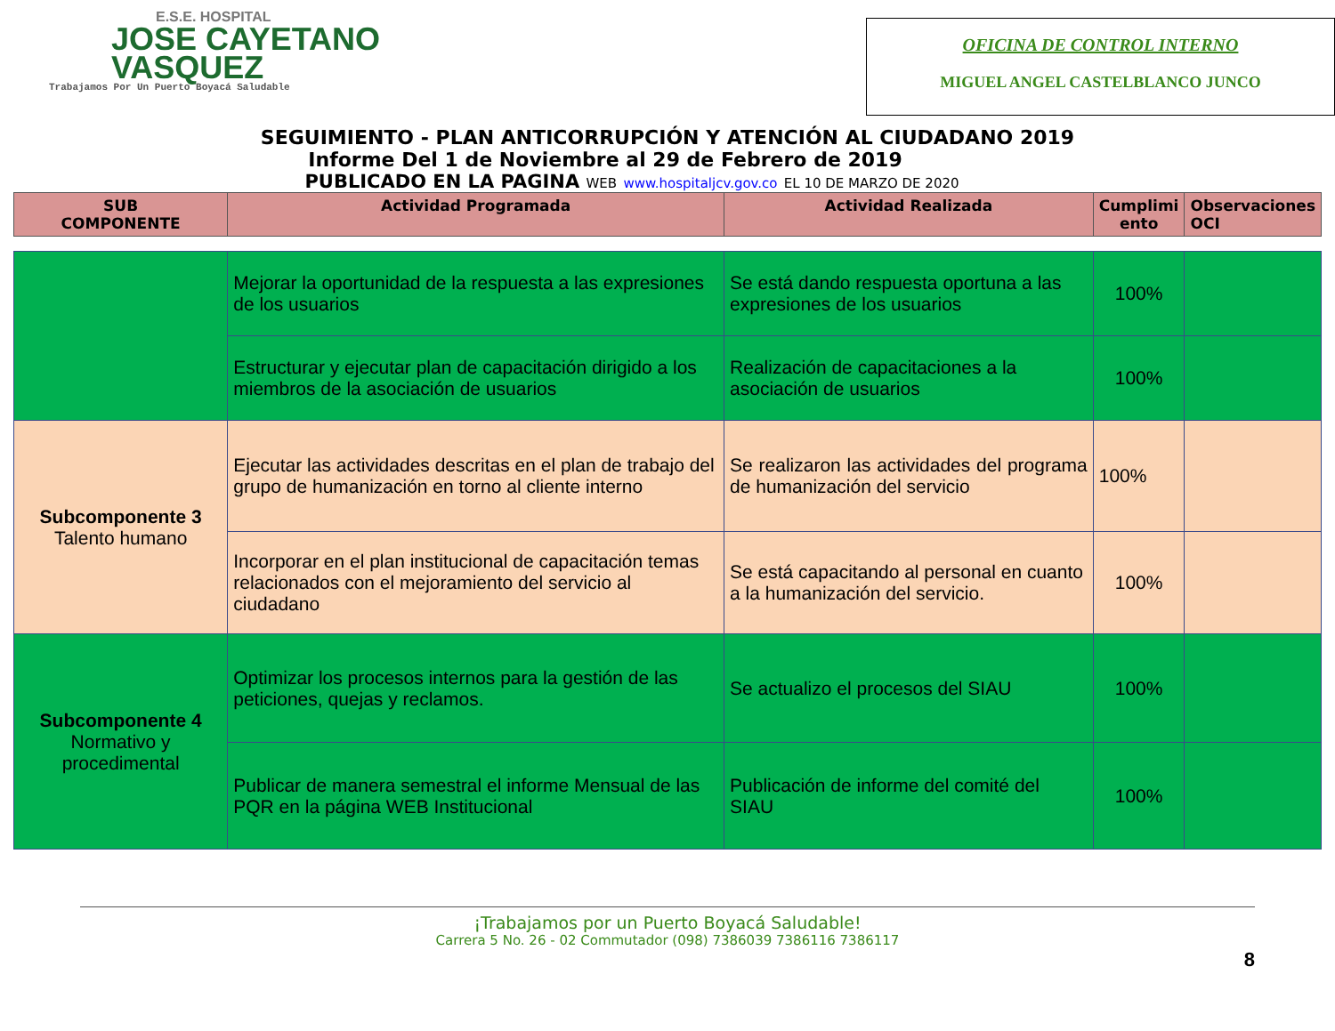E.S.E. HOSPITAL
JOSE CAYETANO
VASQUEZ
Trabajamos Por Un Puerto Boyacá Saludable
OFICINA DE CONTROL INTERNO
MIGUEL ANGEL CASTELBLANCO JUNCO
SEGUIMIENTO - PLAN ANTICORRUPCIÓN Y ATENCIÓN AL CIUDADANO 2019
Informe Del 1 de Noviembre al 29 de Febrero de 2019
PUBLICADO EN LA PAGINA WEB www.hospitaljcv.gov.co EL 10 DE MARZO DE 2020
| SUB COMPONENTE | Actividad Programada | Actividad Realizada | Cumplimi ento | Observaciones OCI |
| --- | --- | --- | --- | --- |
| | Mejorar la oportunidad de la respuesta a las expresiones de los usuarios | Se está dando respuesta oportuna a las expresiones de los usuarios | 100% | |
| | Estructurar y ejecutar plan de capacitación dirigido a los miembros de la asociación de usuarios | Realización de capacitaciones a la asociación de usuarios | 100% | |
| Subcomponente 3 Talento humano | Ejecutar las actividades descritas en el plan de trabajo del grupo de humanización en torno al cliente interno | Se realizaron las actividades del programa de humanización del servicio | 100% | |
| | Incorporar en el plan institucional de capacitación temas relacionados con el mejoramiento del servicio al ciudadano | Se está capacitando al personal en cuanto a la humanización del servicio. | 100% | |
| Subcomponente 4 Normativo y procedimental | Optimizar los procesos internos para la gestión de las peticiones, quejas y reclamos. | Se actualizo el procesos del SIAU | 100% | |
| | Publicar de manera semestral el informe Mensual de las PQR en la página WEB Institucional | Publicación de informe del comité del SIAU | 100% | |
¡Trabajamos por un Puerto Boyacá Saludable!
Carrera 5 No. 26 - 02 Commutador (098) 7386039 7386116 7386117
8